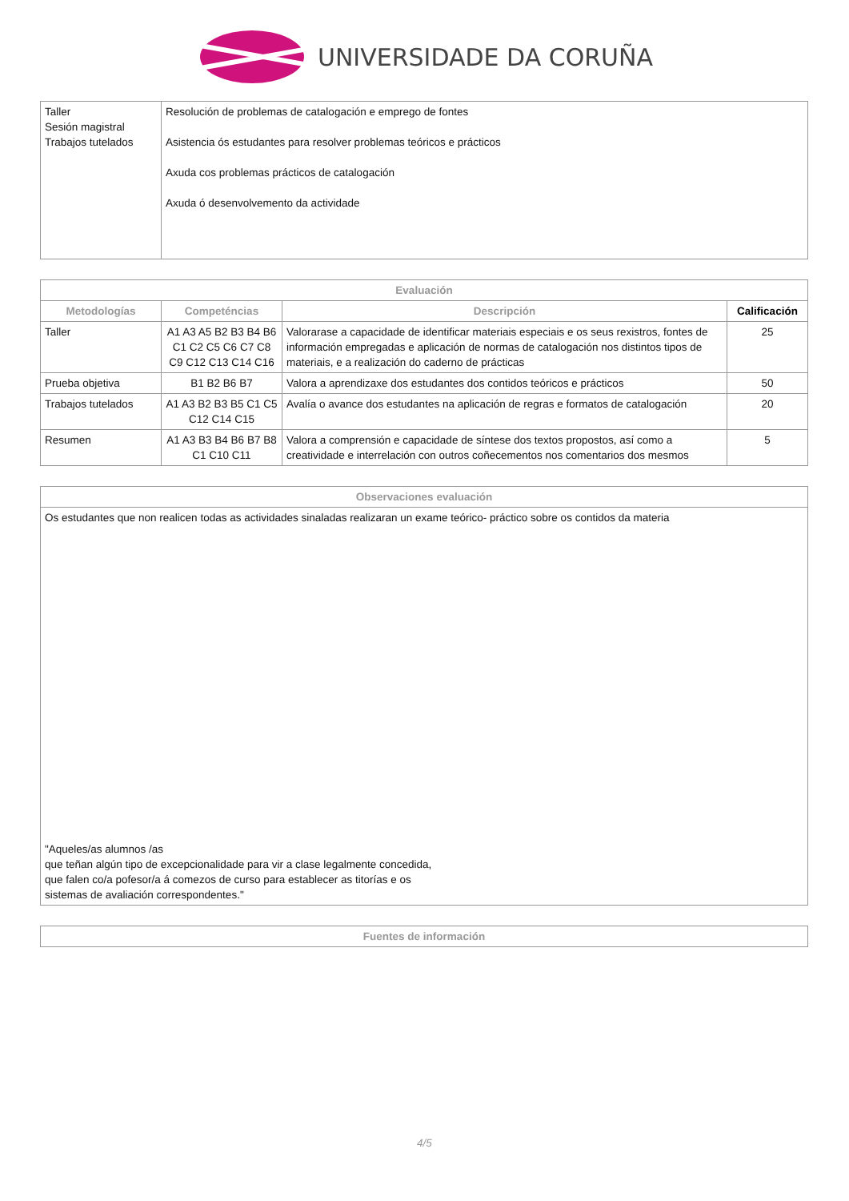UNIVERSIDADE DA CORUÑA
| Taller Sesión magistral Trabajos tutelados | Resolución de problemas de catalogación e emprego de fontes Asistencia ós estudantes para resolver problemas teóricos e prácticos Axuda cos problemas prácticos de catalogación Axuda ó desenvolvemento da actividade |
| Evaluación | | | |
| --- | --- | --- | --- |
| Metodologías | Competéncias | Descripción | Calificación |
| Taller | A1 A3 A5 B2 B3 B4 B6 C1 C2 C5 C6 C7 C8 C9 C12 C13 C14 C16 | Valorarase a capacidade de identificar materiais especiais e os seus rexistros, fontes de información empregadas e aplicación de normas de catalogación nos distintos tipos de materiais, e a realización do caderno de prácticas | 25 |
| Prueba objetiva | B1 B2 B6 B7 | Valora a aprendizaxe dos estudantes dos contidos teóricos e prácticos | 50 |
| Trabajos tutelados | A1 A3 B2 B3 B5 C1 C5 C12 C14 C15 | Avalía o avance dos estudantes na aplicación de regras e formatos de catalogación | 20 |
| Resumen | A1 A3 B3 B4 B6 B7 B8 C1 C10 C11 | Valora a comprensión e capacidade de síntese dos textos propostos, así como a creatividade e interrelación con outros coñecementos nos comentarios dos mesmos | 5 |
| Observaciones evaluación |
| --- |
| Os estudantes que non realicen todas as actividades sinaladas realizaran un exame teórico- práctico sobre os contidos da materia "Aqueles/as alumnos /as que teñan algún tipo de excepcionalidade para vir a clase legalmente concedida, que falen co/a pofesor/a á comezos de curso para establecer as titorías e os sistemas de avaliación correspondentes." |
| Fuentes de información |
| --- |
4/5